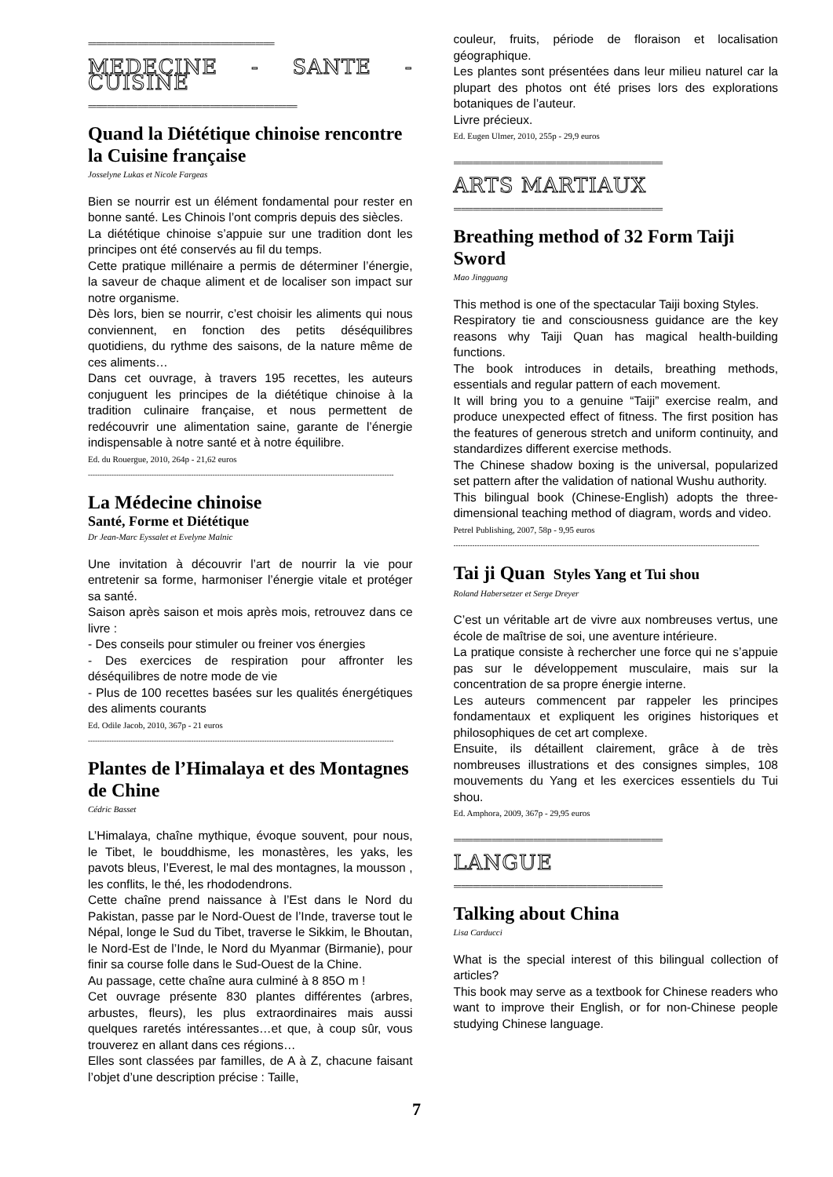=================================================
MEDECINE - SANTE - CUISINE
=======================================================
Quand la Diététique chinoise rencontre la Cuisine française
Josselyne Lukas et Nicole Fargeas
Bien se nourrir est un élément fondamental pour rester en bonne santé. Les Chinois l’ont compris depuis des siècles.
La diététique chinoise s’appuie sur une tradition dont les principes ont été conservés au fil du temps.
Cette pratique millénaire a permis de déterminer l’énergie, la saveur de chaque aliment et de localiser son impact sur notre organisme.
Dès lors, bien se nourrir, c’est choisir les aliments qui nous conviennent, en fonction des petits déséquilibres quotidiens, du rythme des saisons, de la nature même de ces aliments…
Dans cet ouvrage, à travers 195 recettes, les auteurs conjuguent les principes de la diététique chinoise à la tradition culinaire française, et nous permettent de redécouvrir une alimentation saine, garante de l’énergie indispensable à notre santé et à notre équilibre.
Ed. du Rouergue, 2010, 264p - 21,62 euros
----------------------------------------------------------------------------------------------------------------------------------
La Médecine chinoise
Santé, Forme et Diététique
Dr Jean-Marc Eyssalet et Evelyne Malnic
Une invitation à découvrir l’art de nourrir la vie pour entretenir sa forme, harmoniser l’énergie vitale et protéger sa santé.
Saison après saison et mois après mois, retrouvez dans ce livre :
- Des conseils pour stimuler ou freiner vos énergies
- Des exercices de respiration pour affronter les déséquilibres de notre mode de vie
- Plus de 100 recettes basées sur les qualités énergétiques des aliments courants
Ed. Odile Jacob, 2010, 367p - 21 euros
----------------------------------------------------------------------------------------------------------------------------------
Plantes de l’Himalaya et des Montagnes de Chine
Cédric Basset
L’Himalaya, chaîne mythique, évoque souvent, pour nous, le Tibet, le bouddhisme, les monastères, les yaks, les pavots bleus, l’Everest, le mal des montagnes, la mousson , les conflits, le thé, les rhododendrons.
Cette chaîne prend naissance à l’Est dans le Nord du Pakistan, passe par le Nord-Ouest de l’Inde, traverse tout le Népal, longe le Sud du Tibet, traverse le Sikkim, le Bhoutan, le Nord-Est de l’Inde, le Nord du Myanmar (Birmanie), pour finir sa course folle dans le Sud-Ouest de la Chine.
Au passage, cette chaîne aura culminé à 8 85O m !
Cet ouvrage présente 830 plantes différentes (arbres, arbustes, fleurs), les plus extraordinaires mais aussi quelques raretés intéressantes…et que, à coup sûr, vous trouverez en allant dans ces régions…
Elles sont classées par familles, de A à Z, chacune faisant l’objet d’une description précise : Taille,
couleur, fruits, période de floraison et localisation géographique.
Les plantes sont présentées dans leur milieu naturel car la plupart des photos ont été prises lors des explorations botaniques de l’auteur.
Livre précieux.
Ed. Eugen Ulmer, 2010, 255p - 29,9 euros
=======================================================
ARTS MARTIAUX
=======================================================
Breathing method of 32 Form Taiji Sword
Mao Jingguang
This method is one of the spectacular Taiji boxing Styles.
Respiratory tie and consciousness guidance are the key reasons why Taiji Quan has magical health-building functions.
The book introduces in details, breathing methods, essentials and regular pattern of each movement.
It will bring you to a genuine “Taiji” exercise realm, and produce unexpected effect of fitness. The first position has the features of generous stretch and uniform continuity, and standardizes different exercise methods.
The Chinese shadow boxing is the universal, popularized set pattern after the validation of national Wushu authority.
This bilingual book (Chinese-English) adopts the three-dimensional teaching method of diagram, words and video.
Petrel Publishing, 2007, 58p - 9,95 euros
----------------------------------------------------------------------------------------------------------------------------------
Tai ji Quan Styles Yang et Tui shou
Roland Habersetzer et Serge Dreyer
C’est un véritable art de vivre aux nombreuses vertus, une école de maîtrise de soi, une aventure intérieure.
La pratique consiste à rechercher une force qui ne s’appuie pas sur le développement musculaire, mais sur la concentration de sa propre énergie interne.
Les auteurs commencent par rappeler les principes fondamentaux et expliquent les origines historiques et philosophiques de cet art complexe.
Ensuite, ils détaillent clairement, grâce à de très nombreuses illustrations et des consignes simples, 108 mouvements du Yang et les exercices essentiels du Tui shou.
Ed. Amphora, 2009, 367p - 29,95 euros
=======================================================
LANGUE
=======================================================
Talking about China
Lisa Carducci
What is the special interest of this bilingual collection of articles?
This book may serve as a textbook for Chinese readers who want to improve their English, or for non-Chinese people studying Chinese language.
7